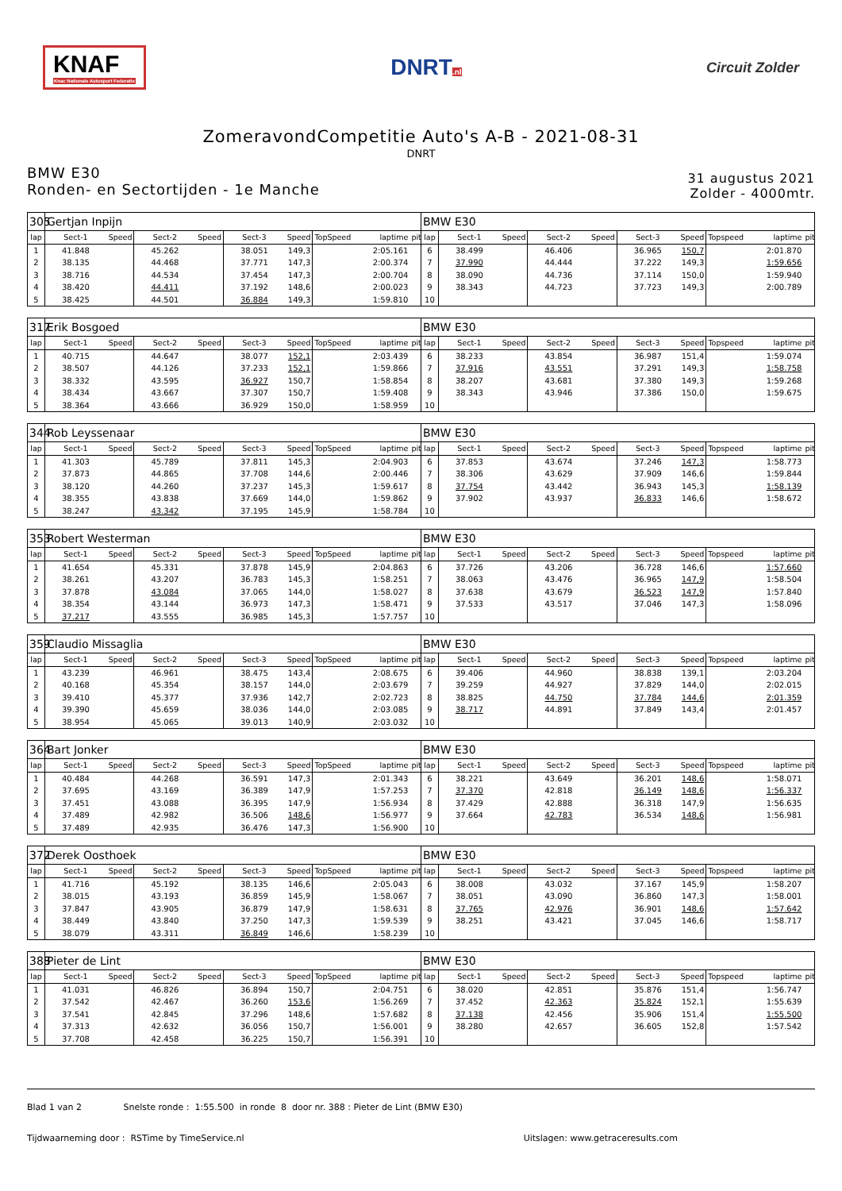KNAF
Knac Nationale Autosport Federatie
DNRT.nl
Circuit Zolder
ZomeravondCompetitie Auto's A-B - 2021-08-31
DNRT
BMW E30
Ronden- en Sectortijden - 1e Manche
31 augustus 2021
Zolder - 4000mtr.
| 305 | Gertjan Inpijn | | | | | | | | | BMW E30 | | | | | | | | | |
| lap | Sect-1 | Speed | Sect-2 | Speed | Sect-3 | Speed | TopSpeed | laptime | pit | lap | Sect-1 | Speed | Sect-2 | Speed | Sect-3 | Speed | Topspeed | laptime | pit |
| 1 | 41.848 | | 45.262 | | 38.051 | 149,3 | | 2:05.161 | | 6 | 38.499 | | 46.406 | | 36.965 | 150,7 | | 2:01.870 | |
| 2 | 38.135 | | 44.468 | | 37.771 | 147,3 | | 2:00.374 | | 7 | 37.990 | | 44.444 | | 37.222 | 149,3 | | 1:59.656 | |
| 3 | 38.716 | | 44.534 | | 37.454 | 147,3 | | 2:00.704 | | 8 | 38.090 | | 44.736 | | 37.114 | 150,0 | | 1:59.940 | |
| 4 | 38.420 | | 44.411 | | 37.192 | 148,6 | | 2:00.023 | | 9 | 38.343 | | 44.723 | | 37.723 | 149,3 | | 2:00.789 | |
| 5 | 38.425 | | 44.501 | | 36.884 | 149,3 | | 1:59.810 | | 10 | | | | | | | | | |
| 317 | Erik Bosgoed | | | | | | | | | BMW E30 | | | | | | | | | |
| lap | Sect-1 | Speed | Sect-2 | Speed | Sect-3 | Speed | TopSpeed | laptime | pit | lap | Sect-1 | Speed | Sect-2 | Speed | Sect-3 | Speed | Topspeed | laptime | pit |
| 1 | 40.715 | | 44.647 | | 38.077 | 152,1 | | 2:03.439 | | 6 | 38.233 | | 43.854 | | 36.987 | 151,4 | | 1:59.074 | |
| 2 | 38.507 | | 44.126 | | 37.233 | 152,1 | | 1:59.866 | | 7 | 37.916 | | 43.551 | | 37.291 | 149,3 | | 1:58.758 | |
| 3 | 38.332 | | 43.595 | | 36.927 | 150,7 | | 1:58.854 | | 8 | 38.207 | | 43.681 | | 37.380 | 149,3 | | 1:59.268 | |
| 4 | 38.434 | | 43.667 | | 37.307 | 150,7 | | 1:59.408 | | 9 | 38.343 | | 43.946 | | 37.386 | 150,0 | | 1:59.675 | |
| 5 | 38.364 | | 43.666 | | 36.929 | 150,0 | | 1:58.959 | | 10 | | | | | | | | | |
| 344 | Rob Leyssenaar | | | | | | | | | BMW E30 | | | | | | | | | |
| lap | Sect-1 | Speed | Sect-2 | Speed | Sect-3 | Speed | TopSpeed | laptime | pit | lap | Sect-1 | Speed | Sect-2 | Speed | Sect-3 | Speed | Topspeed | laptime | pit |
| 1 | 41.303 | | 45.789 | | 37.811 | 145,3 | | 2:04.903 | | 6 | 37.853 | | 43.674 | | 37.246 | 147,3 | | 1:58.773 | |
| 2 | 37.873 | | 44.865 | | 37.708 | 144,6 | | 2:00.446 | | 7 | 38.306 | | 43.629 | | 37.909 | 146,6 | | 1:59.844 | |
| 3 | 38.120 | | 44.260 | | 37.237 | 145,3 | | 1:59.617 | | 8 | 37.754 | | 43.442 | | 36.943 | 145,3 | | 1:58.139 | |
| 4 | 38.355 | | 43.838 | | 37.669 | 144,0 | | 1:59.862 | | 9 | 37.902 | | 43.937 | | 36.833 | 146,6 | | 1:58.672 | |
| 5 | 38.247 | | 43.342 | | 37.195 | 145,9 | | 1:58.784 | | 10 | | | | | | | | | |
| 353 | Robert Westerman | | | | | | | | | BMW E30 | | | | | | | | | |
| lap | Sect-1 | Speed | Sect-2 | Speed | Sect-3 | Speed | TopSpeed | laptime | pit | lap | Sect-1 | Speed | Sect-2 | Speed | Sect-3 | Speed | Topspeed | laptime | pit |
| 1 | 41.654 | | 45.331 | | 37.878 | 145,9 | | 2:04.863 | | 6 | 37.726 | | 43.206 | | 36.728 | 146,6 | | 1:57.660 | |
| 2 | 38.261 | | 43.207 | | 36.783 | 145,3 | | 1:58.251 | | 7 | 38.063 | | 43.476 | | 36.965 | 147,9 | | 1:58.504 | |
| 3 | 37.878 | | 43.084 | | 37.065 | 144,0 | | 1:58.027 | | 8 | 37.638 | | 43.679 | | 36.523 | 147,9 | | 1:57.840 | |
| 4 | 38.354 | | 43.144 | | 36.973 | 147,3 | | 1:58.471 | | 9 | 37.533 | | 43.517 | | 37.046 | 147,3 | | 1:58.096 | |
| 5 | 37.217 | | 43.555 | | 36.985 | 145,3 | | 1:57.757 | | 10 | | | | | | | | | |
| 359 | Claudio Missaglia | | | | | | | | | BMW E30 | | | | | | | | | |
| lap | Sect-1 | Speed | Sect-2 | Speed | Sect-3 | Speed | TopSpeed | laptime | pit | lap | Sect-1 | Speed | Sect-2 | Speed | Sect-3 | Speed | Topspeed | laptime | pit |
| 1 | 43.239 | | 46.961 | | 38.475 | 143,4 | | 2:08.675 | | 6 | 39.406 | | 44.960 | | 38.838 | 139,1 | | 2:03.204 | |
| 2 | 40.168 | | 45.354 | | 38.157 | 144,0 | | 2:03.679 | | 7 | 39.259 | | 44.927 | | 37.829 | 144,0 | | 2:02.015 | |
| 3 | 39.410 | | 45.377 | | 37.936 | 142,7 | | 2:02.723 | | 8 | 38.825 | | 44.750 | | 37.784 | 144,6 | | 2:01.359 | |
| 4 | 39.390 | | 45.659 | | 38.036 | 144,0 | | 2:03.085 | | 9 | 38.717 | | 44.891 | | 37.849 | 143,4 | | 2:01.457 | |
| 5 | 38.954 | | 45.065 | | 39.013 | 140,9 | | 2:03.032 | | 10 | | | | | | | | | |
| 364 | Bart Jonker | | | | | | | | | BMW E30 | | | | | | | | | |
| lap | Sect-1 | Speed | Sect-2 | Speed | Sect-3 | Speed | TopSpeed | laptime | pit | lap | Sect-1 | Speed | Sect-2 | Speed | Sect-3 | Speed | Topspeed | laptime | pit |
| 1 | 40.484 | | 44.268 | | 36.591 | 147,3 | | 2:01.343 | | 6 | 38.221 | | 43.649 | | 36.201 | 148,6 | | 1:58.071 | |
| 2 | 37.695 | | 43.169 | | 36.389 | 147,9 | | 1:57.253 | | 7 | 37.370 | | 42.818 | | 36.149 | 148,6 | | 1:56.337 | |
| 3 | 37.451 | | 43.088 | | 36.395 | 147,9 | | 1:56.934 | | 8 | 37.429 | | 42.888 | | 36.318 | 147,9 | | 1:56.635 | |
| 4 | 37.489 | | 42.982 | | 36.506 | 148,6 | | 1:56.977 | | 9 | 37.664 | | 42.783 | | 36.534 | 148,6 | | 1:56.981 | |
| 5 | 37.489 | | 42.935 | | 36.476 | 147,3 | | 1:56.900 | | 10 | | | | | | | | | |
| 372 | Derek Oosthoek | | | | | | | | | BMW E30 | | | | | | | | | |
| lap | Sect-1 | Speed | Sect-2 | Speed | Sect-3 | Speed | TopSpeed | laptime | pit | lap | Sect-1 | Speed | Sect-2 | Speed | Sect-3 | Speed | Topspeed | laptime | pit |
| 1 | 41.716 | | 45.192 | | 38.135 | 146,6 | | 2:05.043 | | 6 | 38.008 | | 43.032 | | 37.167 | 145,9 | | 1:58.207 | |
| 2 | 38.015 | | 43.193 | | 36.859 | 145,9 | | 1:58.067 | | 7 | 38.051 | | 43.090 | | 36.860 | 147,3 | | 1:58.001 | |
| 3 | 37.847 | | 43.905 | | 36.879 | 147,9 | | 1:58.631 | | 8 | 37.765 | | 42.976 | | 36.901 | 148,6 | | 1:57.642 | |
| 4 | 38.449 | | 43.840 | | 37.250 | 147,3 | | 1:59.539 | | 9 | 38.251 | | 43.421 | | 37.045 | 146,6 | | 1:58.717 | |
| 5 | 38.079 | | 43.311 | | 36.849 | 146,6 | | 1:58.239 | | 10 | | | | | | | | | |
| 388 | Pieter de Lint | | | | | | | | | BMW E30 | | | | | | | | | |
| lap | Sect-1 | Speed | Sect-2 | Speed | Sect-3 | Speed | TopSpeed | laptime | pit | lap | Sect-1 | Speed | Sect-2 | Speed | Sect-3 | Speed | Topspeed | laptime | pit |
| 1 | 41.031 | | 46.826 | | 36.894 | 150,7 | | 2:04.751 | | 6 | 38.020 | | 42.851 | | 35.876 | 151,4 | | 1:56.747 | |
| 2 | 37.542 | | 42.467 | | 36.260 | 153,6 | | 1:56.269 | | 7 | 37.452 | | 42.363 | | 35.824 | 152,1 | | 1:55.639 | |
| 3 | 37.541 | | 42.845 | | 37.296 | 148,6 | | 1:57.682 | | 8 | 37.138 | | 42.456 | | 35.906 | 151,4 | | 1:55.500 | |
| 4 | 37.313 | | 42.632 | | 36.056 | 150,7 | | 1:56.001 | | 9 | 38.280 | | 42.657 | | 36.605 | 152,8 | | 1:57.542 | |
| 5 | 37.708 | | 42.458 | | 36.225 | 150,7 | | 1:56.391 | | 10 | | | | | | | | | |
Blad 1 van 2 Snelste ronde : 1:55.500 in ronde 8 door nr. 388 : Pieter de Lint (BMW E30)
Tijdwaarneming door : RSTime by TimeService.nl Uitslagen: www.getraceresults.com